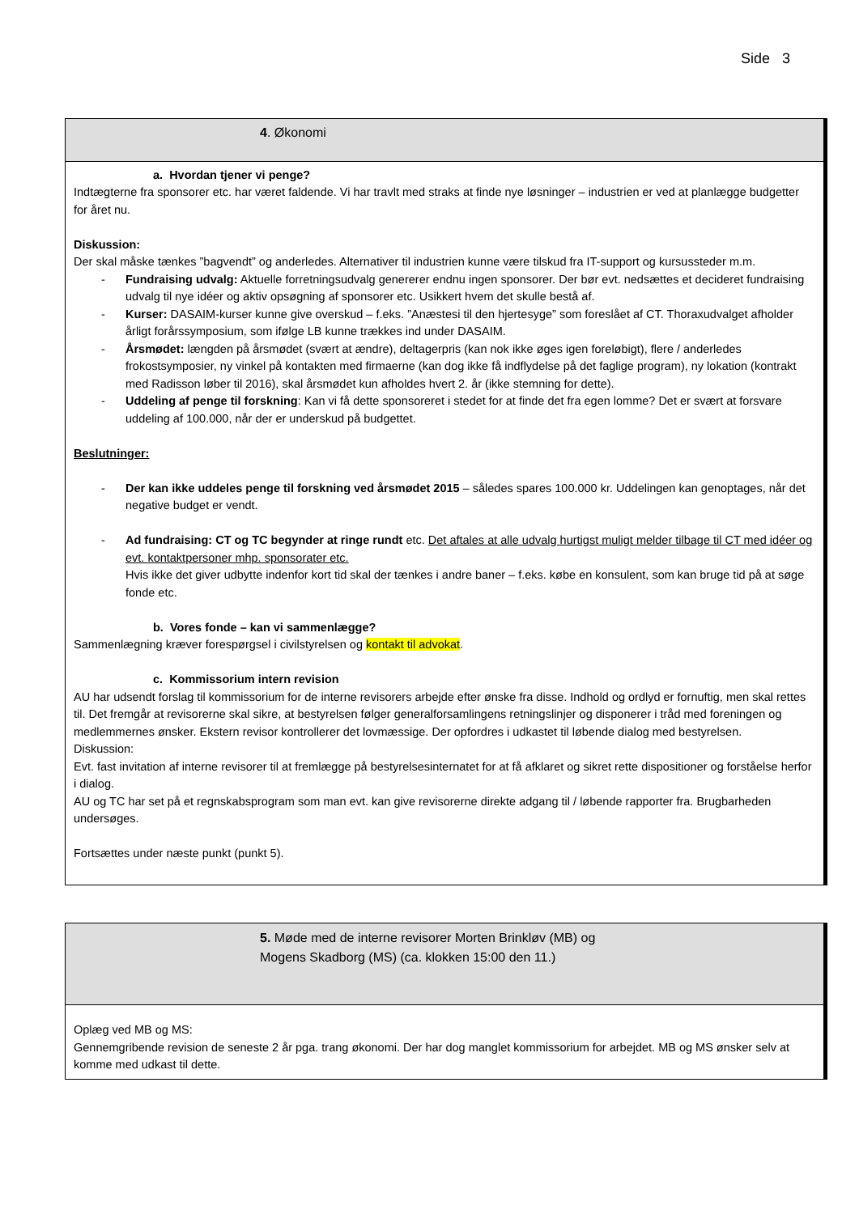Side 3
| 4 . Økonomi |
| a. Hvordan tjener vi penge? Indtægterne fra sponsorer etc. har været faldende. Vi har travlt med straks at finde nye løsninger – industrien er ved at planlægge budgetter for året nu. Diskussion: Der skal måske tænkes ”bagvendt” og anderledes. Alternativer til industrien kunne være tilskud fra IT-support og kursussteder m.m. - Fundraising udvalg: Aktuelle forretningsudvalg genererer endnu ingen sponsorer. Der bør evt. nedsættes et decideret fundraising udvalg til nye idéer og aktiv opsøgning af sponsorer etc. Usikkert hvem det skulle bestå af. - Kurser: DASAIM-kurser kunne give overskud – f.eks. ”Anæstesi til den hjertesyge” som foreslået af CT. Thoraxudvalget afholder årligt forårssymposium, som ifølge LB kunne trækkes ind under DASAIM. - Årsmødet: længden på årsmødet (svært at ændre), deltagerpris (kan nok ikke øges igen foreløbigt), flere / anderledes frokostsymposier, ny vinkel på kontakten med firmaerne (kan dog ikke få indflydelse på det faglige program), ny lokation (kontrakt med Radisson løber til 2016), skal årsmødet kun afholdes hvert 2. år (ikke stemning for dette). - Uddeling af penge til forskning : Kan vi få dette sponsoreret i stedet for at finde det fra egen lomme? Det er svært at forsvare uddeling af 100.000, når der er underskud på budgettet. Beslutninger: - Der kan ikke uddeles penge til forskning ved årsmødet 2015 – således spares 100.000 kr. Uddelingen kan genoptages, når det negative budget er vendt. - Ad fundraising: CT og TC begynder at ringe rundt etc. Det aftales at alle udvalg hurtigst muligt melder tilbage til CT med idéer og evt. kontaktpersoner mhp. sponsorater etc. Hvis ikke det giver udbytte indenfor kort tid skal der tænkes i andre baner – f.eks. købe en konsulent, som kan bruge tid på at søge fonde etc. b. Vores fonde – kan vi sammenlægge? Sammenlægning kræver forespørgsel i civilstyrelsen og kontakt til advokat . c. Kommissorium intern revision AU har udsendt forslag til kommissorium for de interne revisorers arbejde efter ønske fra disse. Indhold og ordlyd er fornuftig, men skal rettes til. Det fremgår at revisorerne skal sikre, at bestyrelsen følger generalforsamlingens retningslinjer og disponerer i tråd med foreningen og medlemmernes ønsker. Ekstern revisor kontrollerer det lovmæssige. Der opfordres i udkastet til løbende dialog med bestyrelsen. Diskussion: Evt. fast invitation af interne revisorer til at fremlægge på bestyrelsesinternatet for at få afklaret og sikret rette dispositioner og forståelse herfor i dialog. AU og TC har set på et regnskabsprogram som man evt. kan give revisorerne direkte adgang til / løbende rapporter fra. Brugbarheden undersøges. Fortsættes under næste punkt (punkt 5). |
| 5. Møde med de interne revisorer Morten Brinkløv (MB) og Mogens Skadborg (MS) (ca. klokken 15:00 den 11.) |
| Oplæg ved MB og MS: Gennemgribende revision de seneste 2 år pga. trang økonomi. Der har dog manglet kommissorium for arbejdet. MB og MS ønsker selv at komme med udkast til dette. |